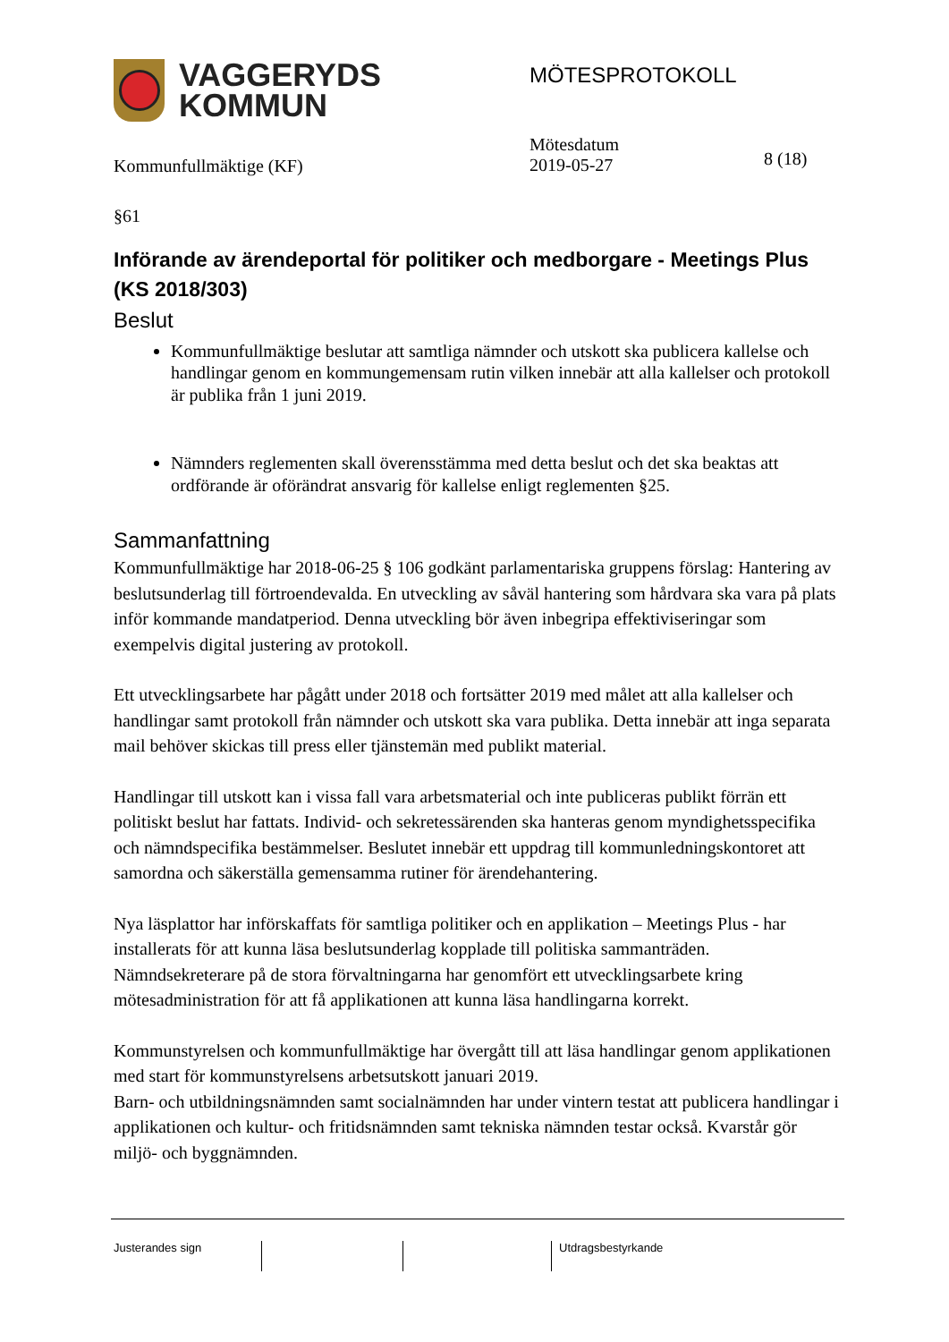VAGGERYDS
KOMMUN
MÖTESPROTOKOLL
Kommunfullmäktige (KF)
Mötesdatum
2019-05-27
8 (18)
§61
Införande av ärendeportal för politiker och medborgare - Meetings Plus (KS 2018/303)
Beslut
Kommunfullmäktige beslutar att samtliga nämnder och utskott ska publicera kallelse och handlingar genom en kommungemensam rutin vilken innebär att alla kallelser och protokoll är publika från 1 juni 2019.
Nämnders reglementen skall överensstämma med detta beslut och det ska beaktas att ordförande är oförändrat ansvarig för kallelse enligt reglementen §25.
Sammanfattning
Kommunfullmäktige har 2018-06-25 § 106 godkänt parlamentariska gruppens förslag: Hantering av beslutsunderlag till förtroendevalda. En utveckling av såväl hantering som hårdvara ska vara på plats inför kommande mandatperiod. Denna utveckling bör även inbegripa effektiviseringar som exempelvis digital justering av protokoll.
Ett utvecklingsarbete har pågått under 2018 och fortsätter 2019 med målet att alla kallelser och handlingar samt protokoll från nämnder och utskott ska vara publika. Detta innebär att inga separata mail behöver skickas till press eller tjänstemän med publikt material.
Handlingar till utskott kan i vissa fall vara arbetsmaterial och inte publiceras publikt förrän ett politiskt beslut har fattats. Individ- och sekretessärenden ska hanteras genom myndighetsspecifika och nämndspecifika bestämmelser. Beslutet innebär ett uppdrag till kommunledningskontoret att samordna och säkerställa gemensamma rutiner för ärendehantering.
Nya läsplattor har införskaffats för samtliga politiker och en applikation – Meetings Plus - har installerats för att kunna läsa beslutsunderlag kopplade till politiska sammanträden. Nämndsekreterare på de stora förvaltningarna har genomfört ett utvecklingsarbete kring mötesadministration för att få applikationen att kunna läsa handlingarna korrekt.
Kommunstyrelsen och kommunfullmäktige har övergått till att läsa handlingar genom applikationen med start för kommunstyrelsens arbetsutskott januari 2019.
Barn- och utbildningsnämnden samt socialnämnden har under vintern testat att publicera handlingar i applikationen och kultur- och fritidsnämnden samt tekniska nämnden testar också. Kvarstår gör miljö- och byggnämnden.
Justerandes sign Utdragsbestyrkande